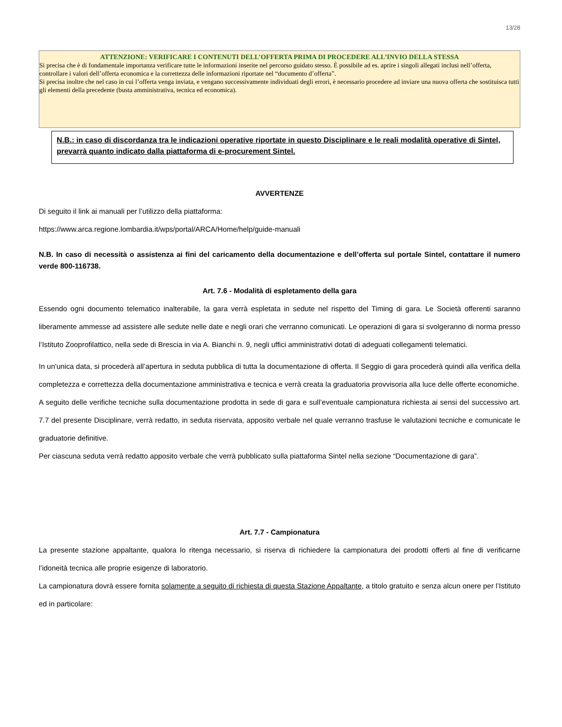13/28
ATTENZIONE: VERIFICARE I CONTENUTI DELL’OFFERTA PRIMA DI PROCEDERE ALL’INVIO DELLA STESSA
Si precisa che è di fondamentale importanza verificare tutte le informazioni inserite nel percorso guidato stesso. È possibile ad es. aprire i singoli allegati inclusi nell’offerta, controllare i valori dell’offerta economica e la correttezza delle informazioni riportate nel “documento d’offerta”.
Si precisa inoltre che nel caso in cui l’offerta venga inviata, e vengano successivamente individuati degli errori, è necessario procedere ad inviare una nuova offerta che sostituisca tutti gli elementi della precedente (busta amministrativa, tecnica ed economica).
N.B.: in caso di discordanza tra le indicazioni operative riportate in questo Disciplinare e le reali modalità operative di Sintel, prevarrà quanto indicato dalla piattaforma di e-procurement Sintel.
AVVERTENZE
Di seguito il link ai manuali per l’utilizzo della piattaforma:
https://www.arca.regione.lombardia.it/wps/portal/ARCA/Home/help/guide-manuali
N.B. In caso di necessità o assistenza ai fini del caricamento della documentazione e dell’offerta sul portale Sintel, contattare il numero verde 800-116738.
Art. 7.6 - Modalità di espletamento della gara
Essendo ogni documento telematico inalterabile, la gara verrà espletata in sedute nel rispetto del Timing di gara. Le Società offerenti saranno liberamente ammesse ad assistere alle sedute nelle date e negli orari che verranno comunicati. Le operazioni di gara si svolgeranno di norma presso l’Istituto Zooprofilattico, nella sede di Brescia in via A. Bianchi n. 9, negli uffici amministrativi dotati di adeguati collegamenti telematici.
In un'unica data, si procederà all’apertura in seduta pubblica di tutta la documentazione di offerta. Il Seggio di gara procederà quindi alla verifica della completezza e correttezza della documentazione amministrativa e tecnica e verrà creata la graduatoria provvisoria alla luce delle offerte economiche.
A seguito delle verifiche tecniche sulla documentazione prodotta in sede di gara e sull’eventuale campionatura richiesta ai sensi del successivo art. 7.7 del presente Disciplinare, verrà redatto, in seduta riservata, apposito verbale nel quale verranno trasfuse le valutazioni tecniche e comunicate le graduatorie definitive.
Per ciascuna seduta verrà redatto apposito verbale che verrà pubblicato sulla piattaforma Sintel nella sezione “Documentazione di gara”.
Art. 7.7 - Campionatura
La presente stazione appaltante, qualora lo ritenga necessario, si riserva di richiedere la campionatura dei prodotti offerti al fine di verificarne l’idoneità tecnica alle proprie esigenze di laboratorio.
La campionatura dovrà essere fornita solamente a seguito di richiesta di questa Stazione Appaltante, a titolo gratuito e senza alcun onere per l’Istituto ed in particolare: